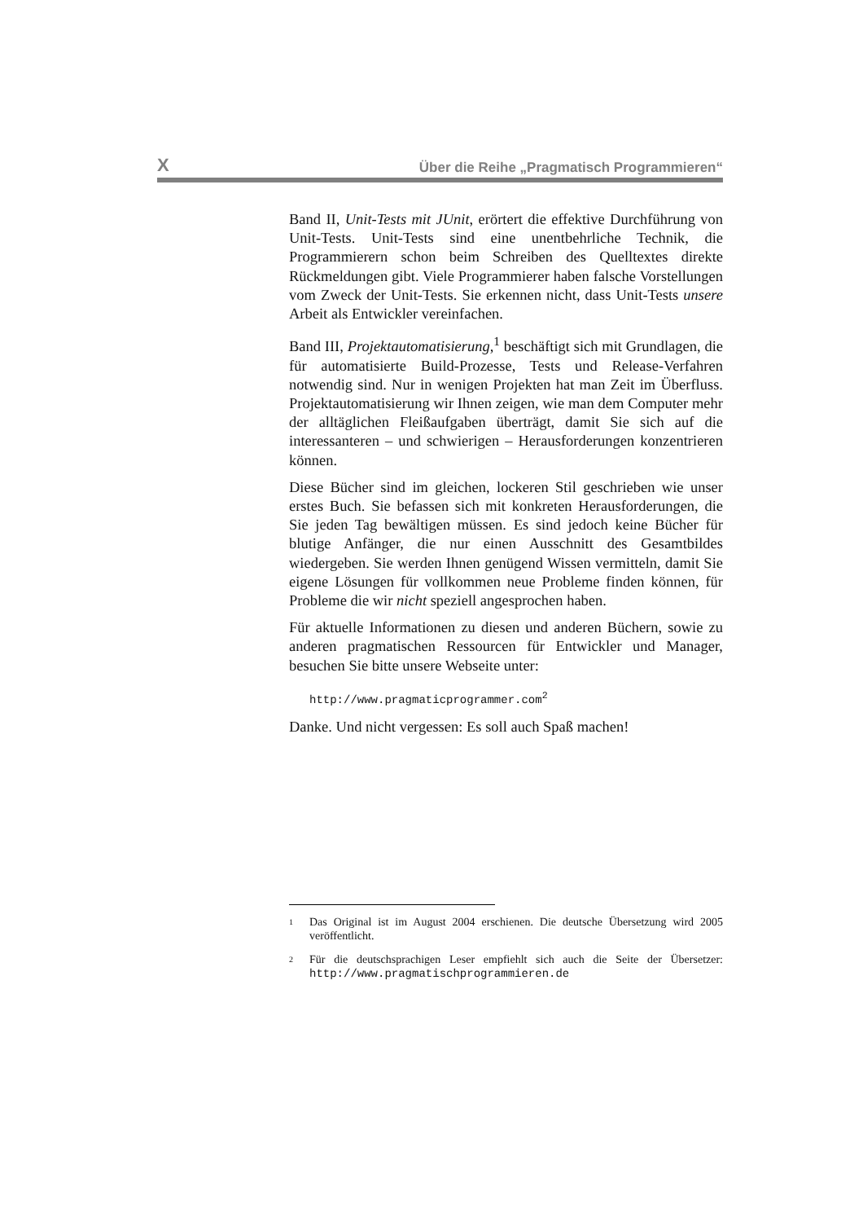X Über die Reihe „Pragmatisch Programmieren“
Band II, Unit-Tests mit JUnit, erörtert die effektive Durchführung von Unit-Tests. Unit-Tests sind eine unentbehrliche Technik, die Programmierern schon beim Schreiben des Quelltextes direkte Rückmeldungen gibt. Viele Programmierer haben falsche Vorstellungen vom Zweck der Unit-Tests. Sie erkennen nicht, dass Unit-Tests unsere Arbeit als Entwickler vereinfachen.
Band III, Projektautomatisierung,<sup>1</sup> beschäftigt sich mit Grundlagen, die für automatisierte Build-Prozesse, Tests und Release-Verfahren notwendig sind. Nur in wenigen Projekten hat man Zeit im Überfluss. Projektautomatisierung wir Ihnen zeigen, wie man dem Computer mehr der alltäglichen Fleißaufgaben überträgt, damit Sie sich auf die interessanteren – und schwierigen – Herausforderungen konzentrieren können.
Diese Bücher sind im gleichen, lockeren Stil geschrieben wie unser erstes Buch. Sie befassen sich mit konkreten Herausforderungen, die Sie jeden Tag bewältigen müssen. Es sind jedoch keine Bücher für blutige Anfänger, die nur einen Ausschnitt des Gesamtbildes wiedergeben. Sie werden Ihnen genügend Wissen vermitteln, damit Sie eigene Lösungen für vollkommen neue Probleme finden können, für Probleme die wir nicht speziell angesprochen haben.
Für aktuelle Informationen zu diesen und anderen Büchern, sowie zu anderen pragmatischen Ressourcen für Entwickler und Manager, besuchen Sie bitte unsere Webseite unter:
http://www.pragmaticprogrammer.com<sup>2</sup>
Danke. Und nicht vergessen: Es soll auch Spaß machen!
<sup>1</sup> Das Original ist im August 2004 erschienen. Die deutsche Übersetzung wird 2005 veröffentlicht.
<sup>2</sup> Für die deutschsprachigen Leser empfiehlt sich auch die Seite der Übersetzer: http://www.pragmatischprogrammieren.de